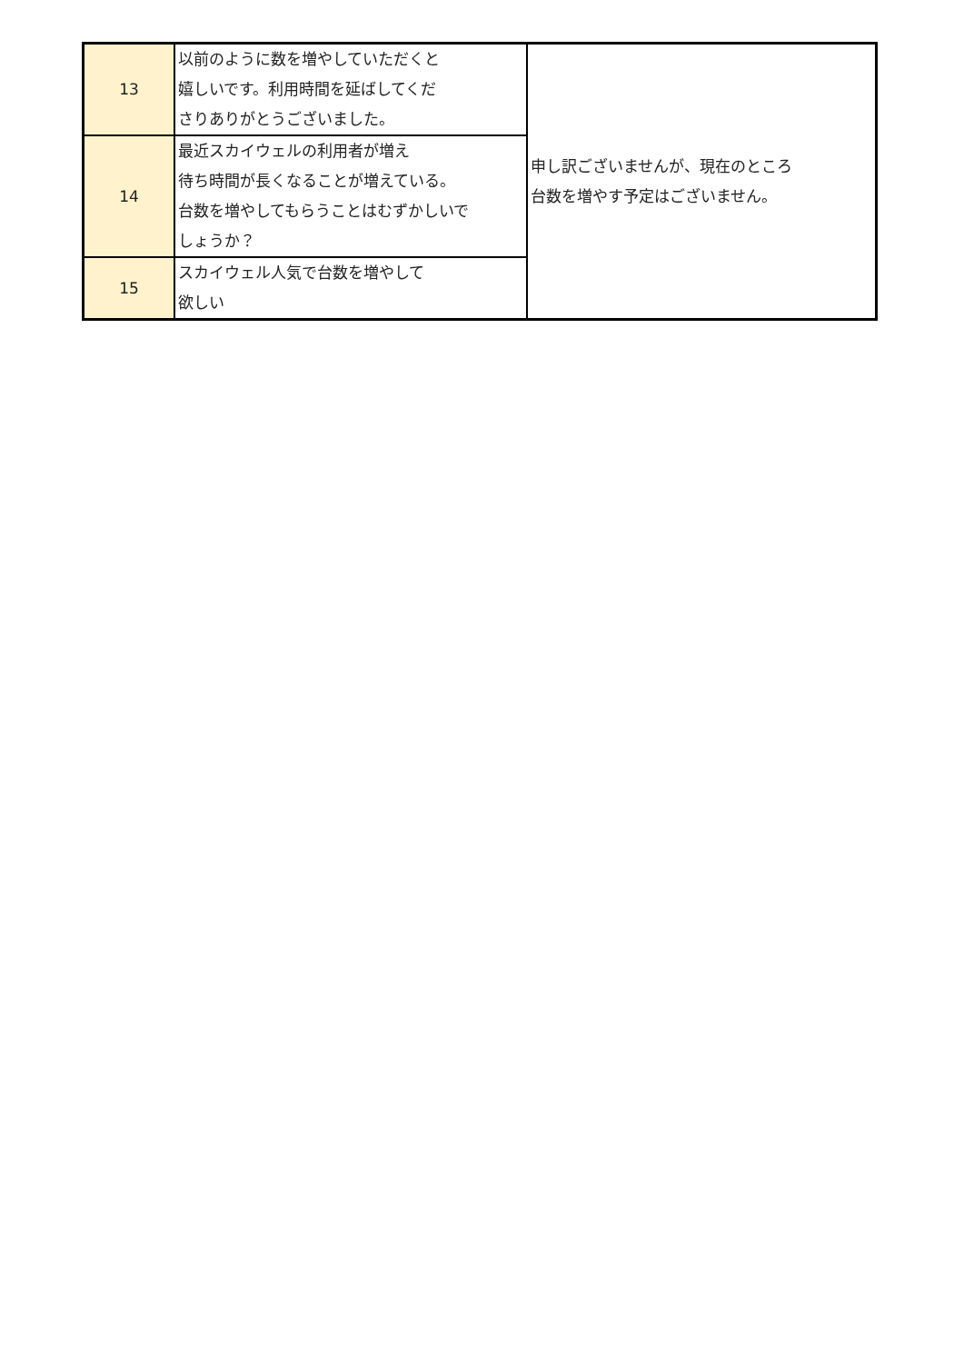| 13 | 以前のように数を増やしていただくと 嬉しいです。利用時間を延ばしてくだ さりありがとうございました。 | 申し訳ございませんが、現在のところ 台数を増やす予定はございません。 |
| 14 | 最近スカイウェルの利用者が増え 待ち時間が長くなることが増えている。 台数を増やしてもらうことはむずかしいで しょうか？ | |
| 15 | スカイウェル人気で台数を増やして 欲しい | |